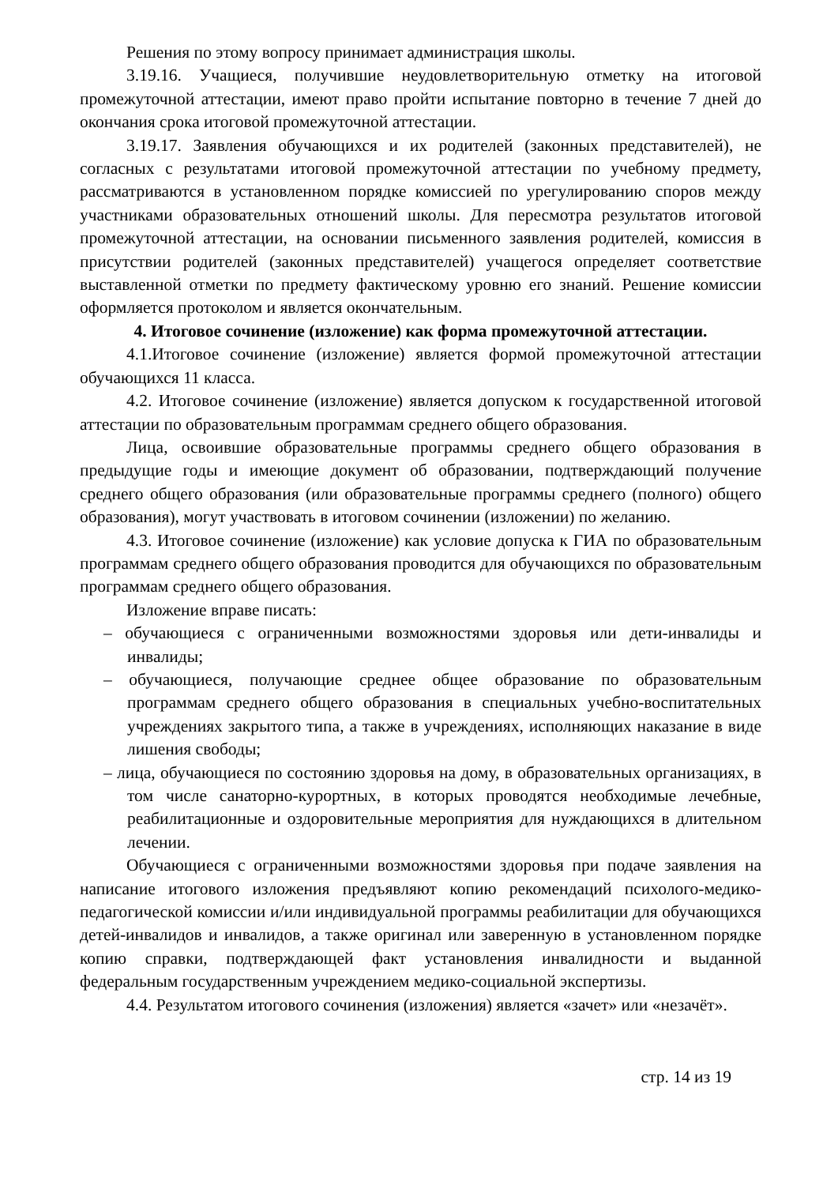Решения по этому вопросу принимает администрация школы.
3.19.16. Учащиеся, получившие неудовлетворительную отметку на итоговой промежуточной аттестации, имеют право пройти испытание повторно в течение 7 дней до окончания срока итоговой промежуточной аттестации.
3.19.17. Заявления обучающихся и их родителей (законных представителей), не согласных с результатами итоговой промежуточной аттестации по учебному предмету, рассматриваются в установленном порядке комиссией по урегулированию споров между участниками образовательных отношений школы. Для пересмотра результатов итоговой промежуточной аттестации, на основании письменного заявления родителей, комиссия в присутствии родителей (законных представителей) учащегося определяет соответствие выставленной отметки по предмету фактическому уровню его знаний. Решение комиссии оформляется протоколом и является окончательным.
4. Итоговое сочинение (изложение) как форма промежуточной аттестации.
4.1.Итоговое сочинение (изложение) является формой промежуточной аттестации обучающихся 11 класса.
4.2. Итоговое сочинение (изложение) является допуском к государственной итоговой аттестации по образовательным программам среднего общего образования.
Лица, освоившие образовательные программы среднего общего образования в предыдущие годы и имеющие документ об образовании, подтверждающий получение среднего общего образования (или образовательные программы среднего (полного) общего образования), могут участвовать в итоговом сочинении (изложении) по желанию.
4.3. Итоговое сочинение (изложение) как условие допуска к ГИА по образовательным программам среднего общего образования проводится для обучающихся по образовательным программам среднего общего образования.
Изложение вправе писать:
– обучающиеся с ограниченными возможностями здоровья или дети-инвалиды и инвалиды;
– обучающиеся, получающие среднее общее образование по образовательным программам среднего общего образования в специальных учебно-воспитательных учреждениях закрытого типа, а также в учреждениях, исполняющих наказание в виде лишения свободы;
– лица, обучающиеся по состоянию здоровья на дому, в образовательных организациях, в том числе санаторно-курортных, в которых проводятся необходимые лечебные, реабилитационные и оздоровительные мероприятия для нуждающихся в длительном лечении.
Обучающиеся с ограниченными возможностями здоровья при подаче заявления на написание итогового изложения предъявляют копию рекомендаций психолого-медико-педагогической комиссии и/или индивидуальной программы реабилитации для обучающихся детей-инвалидов и инвалидов, а также оригинал или заверенную в установленном порядке копию справки, подтверждающей факт установления инвалидности и выданной федеральным государственным учреждением медико-социальной экспертизы.
4.4. Результатом итогового сочинения (изложения) является «зачет» или «незачёт».
стр. 14 из 19